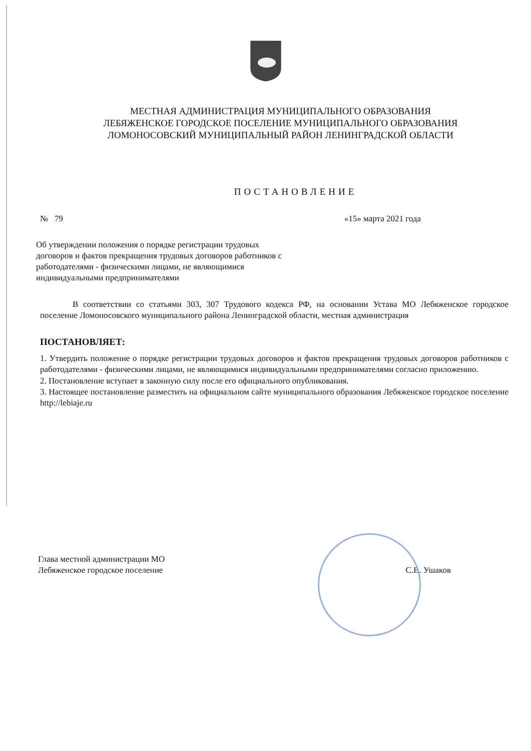МЕСТНАЯ АДМИНИСТРАЦИЯ МУНИЦИПАЛЬНОГО ОБРАЗОВАНИЯ
ЛЕБЯЖЕНСКОЕ ГОРОДСКОЕ ПОСЕЛЕНИЕ МУНИЦИПАЛЬНОГО ОБРАЗОВАНИЯ
ЛОМОНОСОВСКИЙ МУНИЦИПАЛЬНЫЙ РАЙОН ЛЕНИНГРАДСКОЙ ОБЛАСТИ
ПОСТАНОВЛЕНИЕ
№ 79 «15» марта 2021 года
Об утверждении положения о порядке регистрации трудовых договоров и фактов прекращения трудовых договоров работников с работодателями - физическими лицами, не являющимися индивидуальными предпринимателями
В соответствии со статьями 303, 307 Трудового кодекса РФ, на основании Устава МО Лебяженское городское поселение Ломоносовского муниципального района Ленинградской области, местная администрация
ПОСТАНОВЛЯЕТ:
1. Утвердить положение о порядке регистрации трудовых договоров и фактов прекращения трудовых договоров работников с работодателями - физическими лицами, не являющимися индивидуальными предпринимателями согласно приложению.
2. Постановление вступает в законную силу после его официального опубликования.
3. Настоящее постановление разместить на официальном сайте муниципального образования Лебяженское городское поселение http://lebiaje.ru
Глава местной администрации МО
Лебяженское городское поселение
С.В. Ушаков